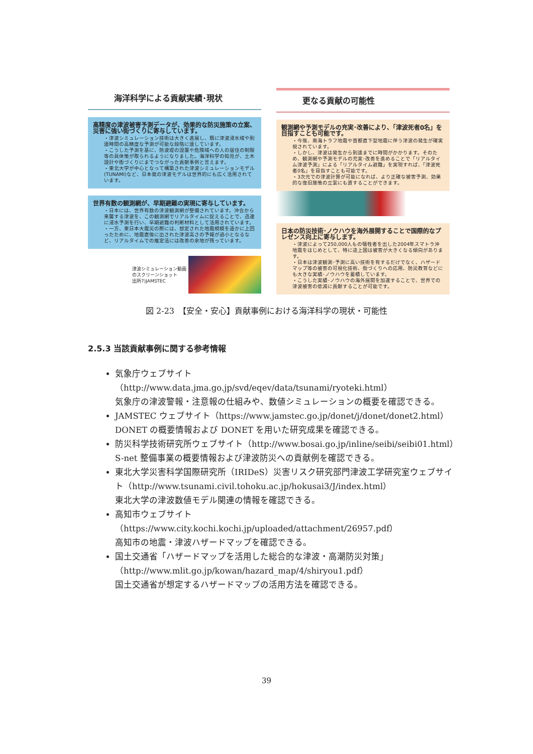海洋科学による貢献実績･現状
高精度の津波被害予測データが、効果的な防災施策の立案、災害に強い街づくりに寄与しています。
・津波シミュレーション技術は大きく進展し、既に津波浸水域や到達時間の高精度な予測が可能な段階に達しています。
・こうした予測を基に、防波堤の設置や危険域への人の居住の制限等の具体策が取られるようになりました。海洋科学の知見が、土木設計や街づくりにまでつながった貢献事例と言えます。
・東北大学が中心となって構築された津波シミュレーションモデル(TUNAMI)など、日本発の津波モデルは世界的にも広く活用されています。
世界有数の観測網が、早期避難の実現に寄与しています。
・日本には、世界有数の津波観測網が整備されています。沖合から来襲する津波を、この観測網でリアルタイムに捉えることで、迅速に浸水予測を行い、早期避難の判断材料として活用されています。
・一方、東日本大震災の際には、想定された地震規模を遥かに上回ったために、地震直後に出された津波高さの予報が過小となるなど、リアルタイムでの推定法には改善の余地が残っています。
津波シミュレーション動画
のスクリーンショット
出所7)JAMSTEC
更なる貢献の可能性
観測網や予測モデルの充実･改善により、「津波死者0名」を目指すことも可能です。
・今後、南海トラフ地震や首都直下型地震に伴う津波の発生が確実視されています。
・しかし、津波は発生から到達までに時間がかかります。そのため、観測網や予測モデルの充実･改善を進めることで「リアルタイム津波予測」による「リアルタイム避難」を実現すれば、「津波死者0名」を目指すことも可能です。
・3次元での津波計算が可能になれば、より正確な被害予測、効果的な復旧施策の立案にも資することができます。
日本の防災技術･ノウハウを海外展開することで国際的なプレゼンス向上に寄与します。
・津波によって250,000人もの犠牲者を出した2004年スマトラ沖地震をはじめとして、特に途上国は被害が大きくなる傾向があります。
・日本は津波観測･予測に高い技術を有するだけでなく、ハザードマップ等の被害の可視化技術、街づくりへの応用、防災教育などにも大きな実績･ノウハウを蓄積しています。
・こうした実績･ノウハウの海外展開を加速することで、世界での津波被害の低減に貢献することが可能です。
図 2-23　【安全・安心】貢献事例における海洋科学の現状・可能性
2.5.3 当該貢献事例に関する参考情報
気象庁ウェブサイト
（http://www.data.jma.go.jp/svd/eqev/data/tsunami/ryoteki.html）
気象庁の津波警報・注意報の仕組みや、数値シミュレーションの概要を確認できる。
JAMSTEC ウェブサイト（https://www.jamstec.go.jp/donet/j/donet/donet2.html）
DONET の概要情報および DONET を用いた研究成果を確認できる。
防災科学技術研究所ウェブサイト（http://www.bosai.go.jp/inline/seibi/seibi01.html）
S-net 整備事業の概要情報および津波防災への貢献例を確認できる。
東北大学災害科学国際研究所（IRIDeS）災害リスク研究部門津波工学研究室ウェブサイト（http://www.tsunami.civil.tohoku.ac.jp/hokusai3/J/index.html）
東北大学の津波数値モデル関連の情報を確認できる。
高知市ウェブサイト
（https://www.city.kochi.kochi.jp/uploaded/attachment/26957.pdf）
高知市の地震・津波ハザードマップを確認できる。
国土交通省「ハザードマップを活用した総合的な津波・高潮防災対策」
（http://www.mlit.go.jp/kowan/hazard_map/4/shiryou1.pdf）
国土交通省が想定するハザードマップの活用方法を確認できる。
39